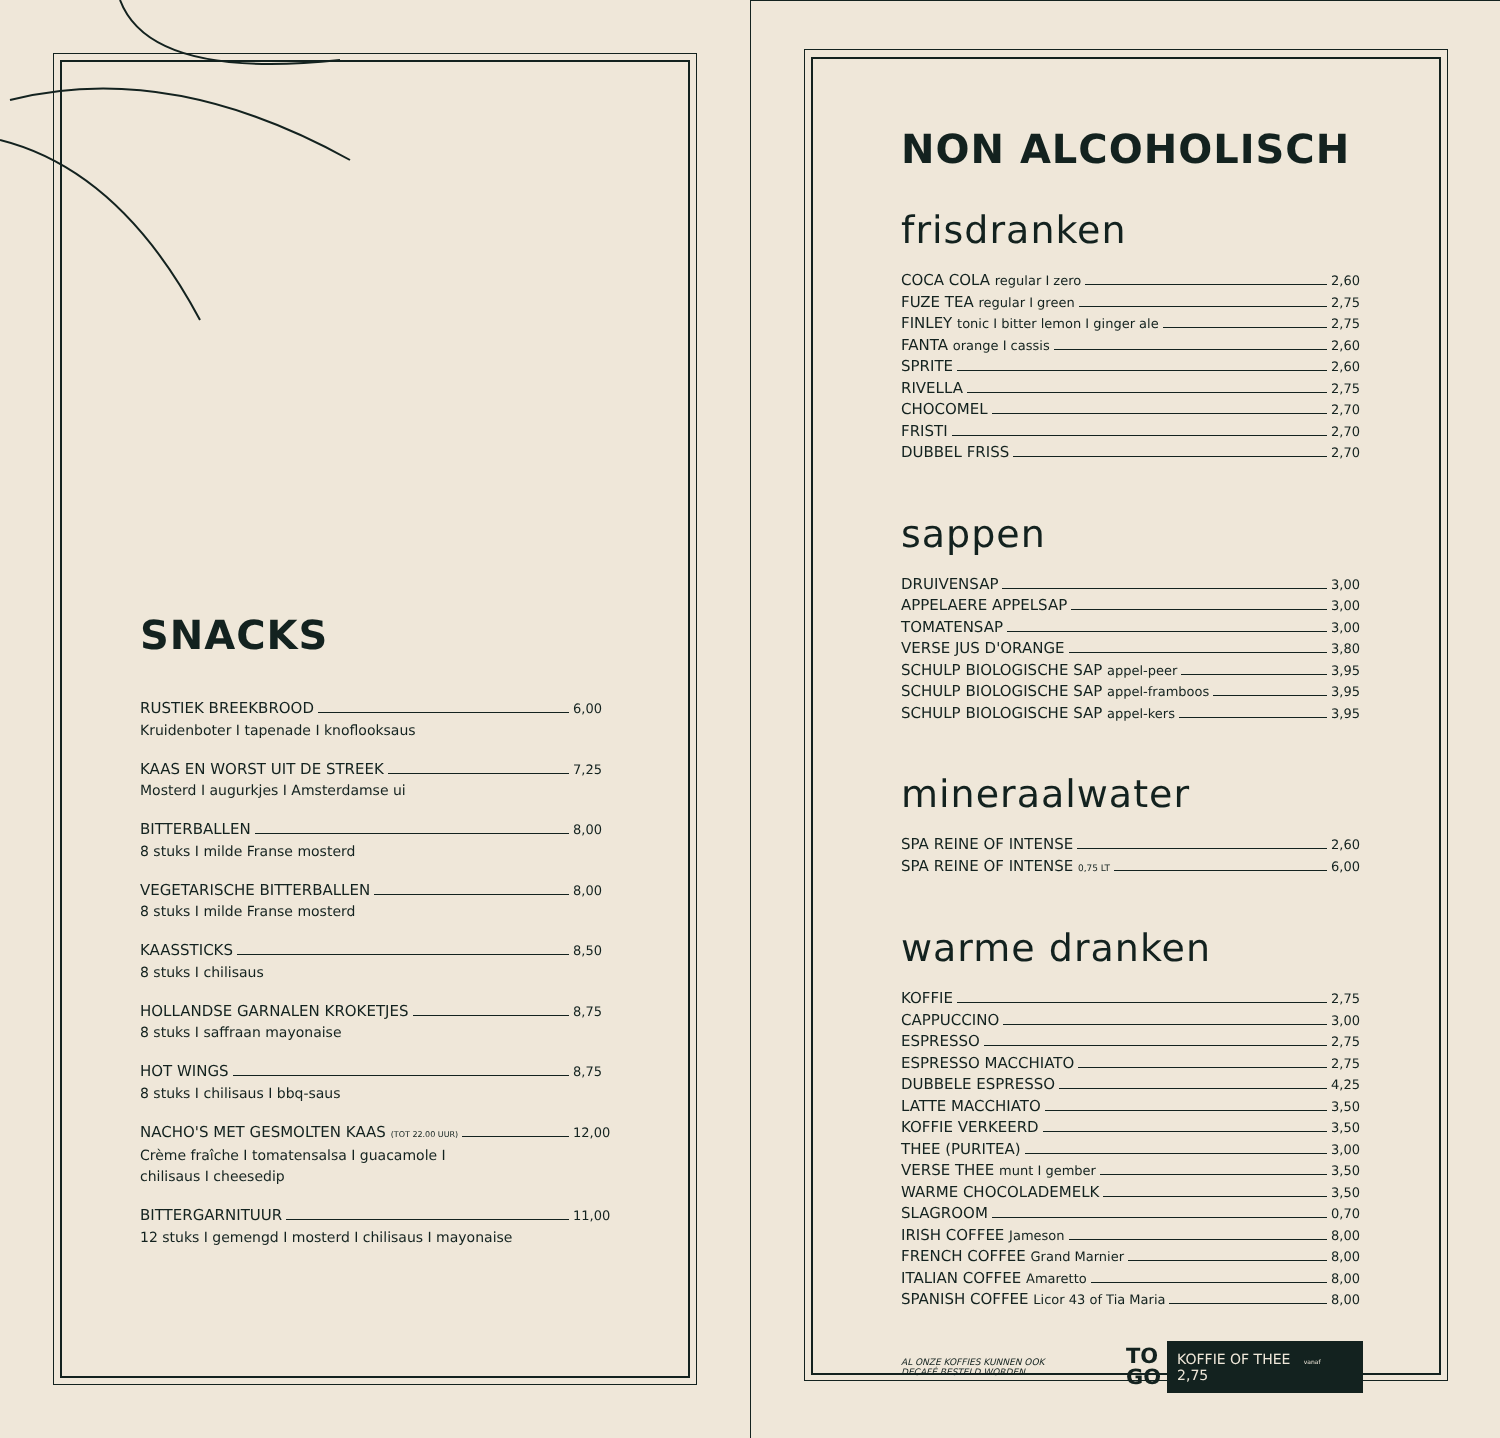SNACKS
RUSTIEK BREEKBROOD 6,00
Kruidenboter I tapenade I knoflooksaus
KAAS EN WORST UIT DE STREEK 7,25
Mosterd I augurkjes I Amsterdamse ui
BITTERBALLEN 8,00
8 stuks I milde Franse mosterd
VEGETARISCHE BITTERBALLEN 8,00
8 stuks I milde Franse mosterd
KAASSTICKS 8,50
8 stuks I chilisaus
HOLLANDSE GARNALEN KROKETJES 8,75
8 stuks I saffraan mayonaise
HOT WINGS 8,75
8 stuks I chilisaus I bbq-saus
NACHO'S MET GESMOLTEN KAAS (TOT 22.00 UUR) 12,00
Crème fraîche I tomatensalsa I guacamole I
chilisaus I cheesedip
BITTERGARNITUUR 11,00
12 stuks I gemengd I mosterd I chilisaus I mayonaise
NON ALCOHOLISCH
frisdranken
COCA COLA regular I zero 2,60
FUZE TEA regular I green 2,75
FINLEY tonic I bitter lemon I ginger ale 2,75
FANTA orange I cassis 2,60
SPRITE 2,60
RIVELLA 2,75
CHOCOMEL 2,70
FRISTI 2,70
DUBBEL FRISS 2,70
sappen
DRUIVENSAP 3,00
APPELAERE APPELSAP 3,00
TOMATENSAP 3,00
VERSE JUS D'ORANGE 3,80
SCHULP BIOLOGISCHE SAP appel-peer 3,95
SCHULP BIOLOGISCHE SAP appel-framboos 3,95
SCHULP BIOLOGISCHE SAP appel-kers 3,95
mineraalwater
SPA REINE OF INTENSE 2,60
SPA REINE OF INTENSE 0,75 LT 6,00
warme dranken
KOFFIE 2,75
CAPPUCCINO 3,00
ESPRESSO 2,75
ESPRESSO MACCHIATO 2,75
DUBBELE ESPRESSO 4,25
LATTE MACCHIATO 3,50
KOFFIE VERKEERD 3,50
THEE (PURITEA) 3,00
VERSE THEE munt I gember 3,50
WARME CHOCOLADEMELK 3,50
SLAGROOM 0,70
IRISH COFFEE Jameson 8,00
FRENCH COFFEE Grand Marnier 8,00
ITALIAN COFFEE Amaretto 8,00
SPANISH COFFEE Licor 43 of Tia Maria 8,00
AL ONZE KOFFIES KUNNEN OOK
DECAFÉ BESTELD WORDEN.
TO
GO
KOFFIE OF THEE vanaf 2,75